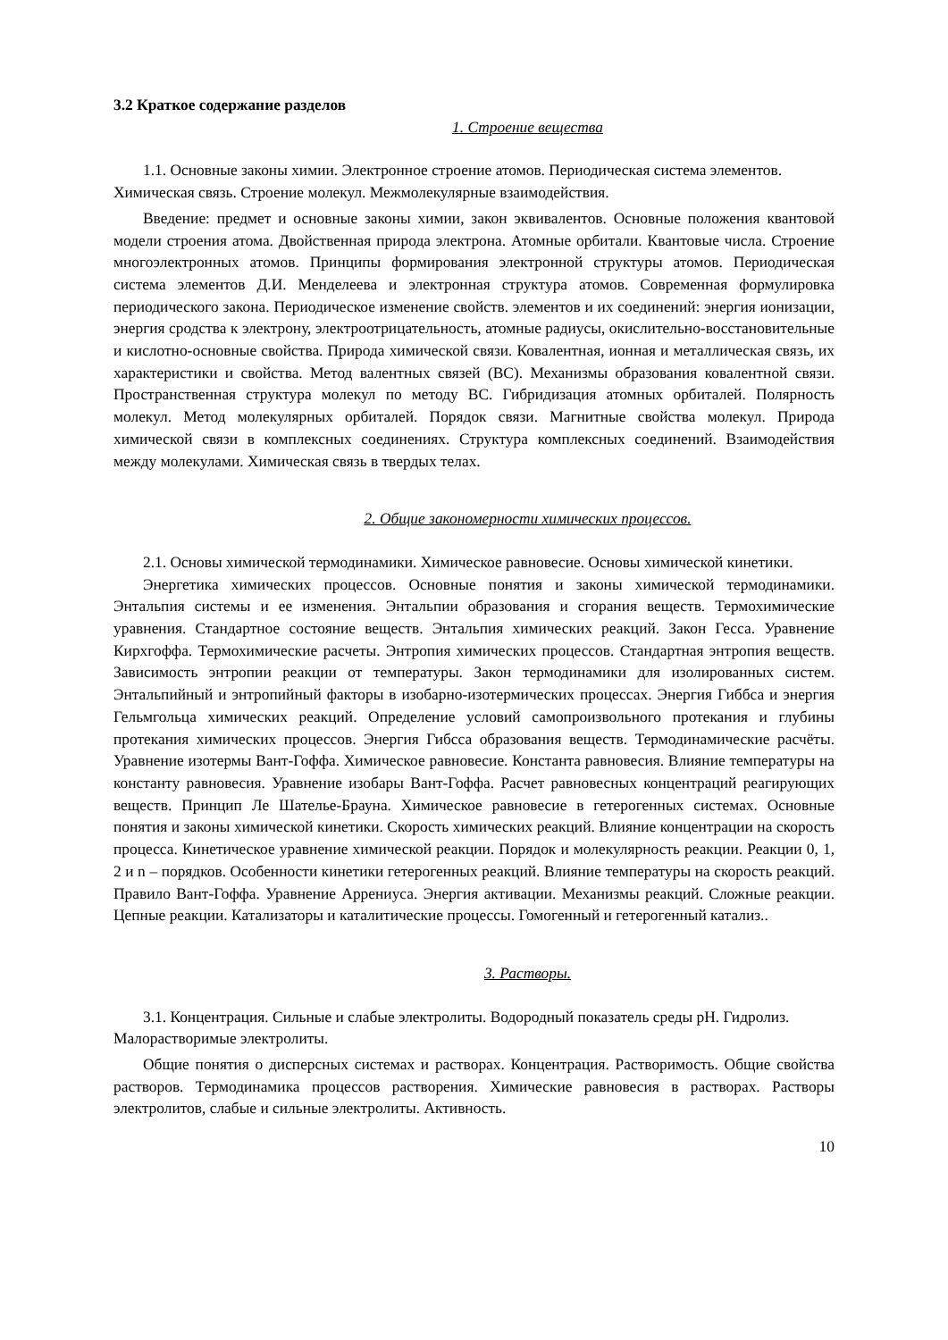3.2 Краткое содержание разделов
1. Строение вещества
1.1. Основные законы химии. Электронное строение атомов. Периодическая система элементов. Химическая связь. Строение молекул. Межмолекулярные взаимодействия.
Введение: предмет и основные законы химии, закон эквивалентов. Основные положения квантовой модели строения атома. Двойственная природа электрона. Атомные орбитали. Квантовые числа. Строение многоэлектронных атомов. Принципы формирования электронной структуры атомов. Периодическая система элементов Д.И. Менделеева и электронная структура атомов. Современная формулировка периодического закона. Периодическое изменение свойств. элементов и их соединений: энергия ионизации, энергия сродства к электрону, электроотрицательность, атомные радиусы, окислительно-восстановительные и кислотно-основные свойства. Природа химической связи. Ковалентная, ионная и металлическая связь, их характеристики и свойства. Метод валентных связей (ВС). Механизмы образования ковалентной связи. Пространственная структура молекул по методу ВС. Гибридизация атомных орбиталей. Полярность молекул. Метод молекулярных орбиталей. Порядок связи. Магнитные свойства молекул. Природа химической связи в комплексных соединениях. Структура комплексных соединений. Взаимодействия между молекулами. Химическая связь в твердых телах.
2. Общие закономерности химических процессов.
2.1. Основы химической термодинамики. Химическое равновесие. Основы химической кинетики.
Энергетика химических процессов. Основные понятия и законы химической термодинамики. Энтальпия системы и ее изменения. Энтальпии образования и сгорания веществ. Термохимические уравнения. Стандартное состояние веществ. Энтальпия химических реакций. Закон Гесса. Уравнение Кирхгоффа. Термохимические расчеты. Энтропия химических процессов. Стандартная энтропия веществ. Зависимость энтропии реакции от температуры. Закон термодинамики для изолированных систем. Энтальпийный и энтропийный факторы в изобарно-изотермических процессах. Энергия Гиббса и энергия Гельмгольца химических реакций. Определение условий самопроизвольного протекания и глубины протекания химических процессов. Энергия Гибсса образования веществ. Термодинамические расчёты. Уравнение изотермы Вант-Гоффа. Химическое равновесие. Константа равновесия. Влияние температуры на константу равновесия. Уравнение изобары Вант-Гоффа. Расчет равновесных концентраций реагирующих веществ. Принцип Ле Шателье-Брауна. Химическое равновесие в гетерогенных системах. Основные понятия и законы химической кинетики. Скорость химических реакций. Влияние концентрации на скорость процесса. Кинетическое уравнение химической реакции. Порядок и молекулярность реакции. Реакции 0, 1, 2 и n – порядков. Особенности кинетики гетерогенных реакций. Влияние температуры на скорость реакций. Правило Вант-Гоффа. Уравнение Аррениуса. Энергия активации. Механизмы реакций. Сложные реакции. Цепные реакции. Катализаторы и каталитические процессы. Гомогенный и гетерогенный катализ..
3. Растворы.
3.1. Концентрация. Сильные и слабые электролиты. Водородный показатель среды pH. Гидролиз. Малорастворимые электролиты.
Общие понятия о дисперсных системах и растворах. Концентрация. Растворимость. Общие свойства растворов. Термодинамика процессов растворения. Химические равновесия в растворах. Растворы электролитов, слабые и сильные электролиты. Активность.
10